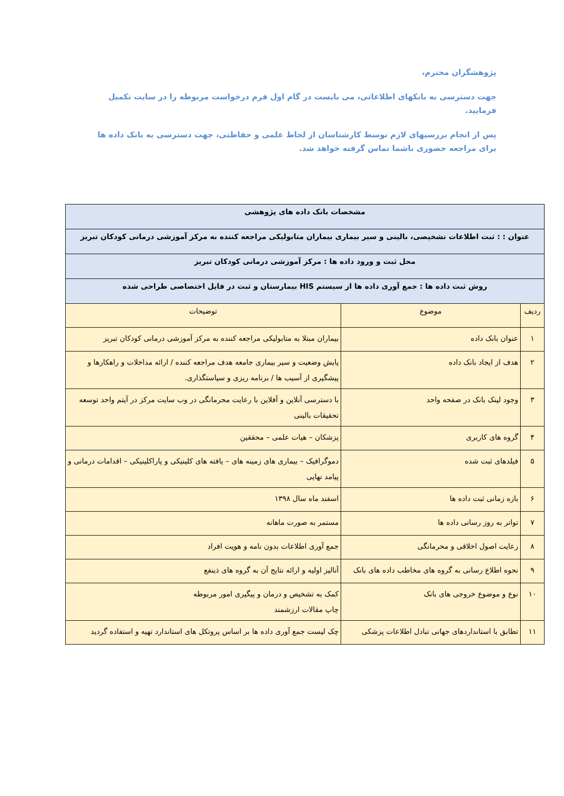پژوهشگران محترم،
جهت دسترسی به بانکهای اطلاعاتی، می بایست در گام اول فرم درخواست مربوطه را در سایت تکمیل فرمایید.
پس از انجام بررسیهای لازم توسط کارشناسان از لحاظ علمی و حفاظتی، جهت دسترسی به بانک داده ها برای مراجعه حضوری باشما تماس گرفته خواهد شد.
| مشخصات بانک داده های پژوهشی | | |
| عنوان : : ثبت اطلاعات تشخیصی، بالینی و سیر بیماری بیماران متابولیکی مراجعه کننده به مرکز آموزشی درمانی کودکان تبریز | | |
| محل ثبت و ورود داده ها : مرکز آموزشی درمانی کودکان تبریز | | |
| روش ثبت داده ها : جمع آوری داده ها از سیستم HIS بیمارستان و ثبت در فایل اختصاصی طراحی شده | | |
| ردیف | موضوع | توضیحات |
| ۱ | عنوان بانک داده | بیماران مبتلا به متابولیکی مراجعه کننده به مرکز آموزشی درمانی کودکان تبریز |
| ۲ | هدف از ایجاد بانک داده | پایش وضعیت و سیر بیماری جامعه هدف مراجعه کننده / ارائه مداخلات و راهکارها و پیشگیری از آسیب ها / برنامه ریزی و سیاستگذاری. |
| ۳ | وجود لینک بانک در صفحه واحد | با دسترسی آنلاین و آفلاین با رعایت محرمانگی در وب سایت مرکز در آیتم واحد توسعه تحقیقات بالینی |
| ۴ | گروه های کاربری | پزشکان – هیات علمی – محققین |
| ۵ | فیلدهای ثبت شده | دموگرافیک – بیماری های زمینه های – یافته های کلینیکی و پاراکلینیکی – اقدامات درمانی و پیامد نهایی |
| ۶ | بازه زمانی ثبت داده ها | اسفند ماه سال ۱۳۹۸ |
| ۷ | تواتر به روز رسانی داده ها | مستمر به صورت ماهانه |
| ۸ | رعایت اصول اخلاقی و محرمانگی | جمع آوری اطلاعات بدون نامه و هویت افراد |
| ۹ | نحوه اطلاع رسانی به گروه های مخاطب داده های بانک | آنالیز اولیه و ارائه نتایج آن به گروه های ذینفع |
| ۱۰ | نوع و موضوع خروجی های بانک | کمک به تشخیص و درمان و پیگیری امور مربوطه چاپ مقالات ارزشمند |
| ۱۱ | تطابق با استانداردهای جهانی تبادل اطلاعات پزشکی | چک لیست جمع آوری داده ها بر اساس پروتکل های استاندارد تهیه و استفاده گردید |